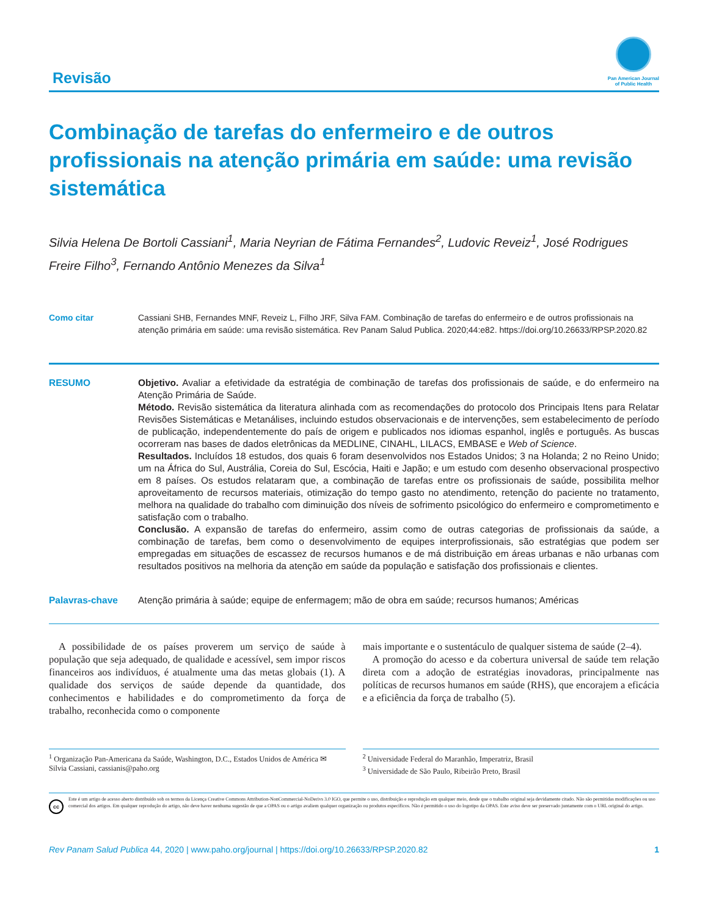Revisão
Pan American Journal
of Public Health
Combinação de tarefas do enfermeiro e de outros profissionais na atenção primária em saúde: uma revisão sistemática
Silvia Helena De Bortoli Cassiani<sup>1</sup>, Maria Neyrian de Fátima Fernandes<sup>2</sup>, Ludovic Reveiz<sup>1</sup>, José Rodrigues Freire Filho<sup>3</sup>, Fernando Antônio Menezes da Silva<sup>1</sup>
Como citar Cassiani SHB, Fernandes MNF, Reveiz L, Filho JRF, Silva FAM. Combinação de tarefas do enfermeiro e de outros profissionais na atenção primária em saúde: uma revisão sistemática. Rev Panam Salud Publica. 2020;44:e82. https://doi.org/10.26633/RPSP.2020.82
RESUMO Objetivo. Avaliar a efetividade da estratégia de combinação de tarefas dos profissionais de saúde, e do enfermeiro na Atenção Primária de Saúde.
Método. Revisão sistemática da literatura alinhada com as recomendações do protocolo dos Principais Itens para Relatar Revisões Sistemáticas e Metanálises, incluindo estudos observacionais e de intervenções, sem estabelecimento de período de publicação, independentemente do país de origem e publicados nos idiomas espanhol, inglês e português. As buscas ocorreram nas bases de dados eletrônicas da MEDLINE, CINAHL, LILACS, EMBASE e Web of Science.
Resultados. Incluídos 18 estudos, dos quais 6 foram desenvolvidos nos Estados Unidos; 3 na Holanda; 2 no Reino Unido; um na África do Sul, Austrália, Coreia do Sul, Escócia, Haiti e Japão; e um estudo com desenho observacional prospectivo em 8 países. Os estudos relataram que, a combinação de tarefas entre os profissionais de saúde, possibilita melhor aproveitamento de recursos materiais, otimização do tempo gasto no atendimento, retenção do paciente no tratamento, melhora na qualidade do trabalho com diminuição dos níveis de sofrimento psicológico do enfermeiro e comprometimento e satisfação com o trabalho.
Conclusão. A expansão de tarefas do enfermeiro, assim como de outras categorias de profissionais da saúde, a combinação de tarefas, bem como o desenvolvimento de equipes interprofissionais, são estratégias que podem ser empregadas em situações de escassez de recursos humanos e de má distribuição em áreas urbanas e não urbanas com resultados positivos na melhoria da atenção em saúde da população e satisfação dos profissionais e clientes.
Palavras-chave Atenção primária à saúde; equipe de enfermagem; mão de obra em saúde; recursos humanos; Américas
A possibilidade de os países proverem um serviço de saúde à população que seja adequado, de qualidade e acessível, sem impor riscos financeiros aos indivíduos, é atualmente uma das metas globais (1). A qualidade dos serviços de saúde depende da quantidade, dos conhecimentos e habilidades e do comprometimento da força de trabalho, reconhecida como o componente
mais importante e o sustentáculo de qualquer sistema de saúde (2–4).
A promoção do acesso e da cobertura universal de saúde tem relação direta com a adoção de estratégias inovadoras, principalmente nas políticas de recursos humanos em saúde (RHS), que encorajem a eficácia e a eficiência da força de trabalho (5).
<sup>1</sup> Organização Pan-Americana da Saúde, Washington, D.C., Estados Unidos de América ✉ Silvia Cassiani, cassianis@paho.org
<sup>2</sup> Universidade Federal do Maranhão, Imperatriz, Brasil
<sup>3</sup> Universidade de São Paulo, Ribeirão Preto, Brasil
cc
Este é um artigo de acesso aberto distribuído sob os termos da Licença Creative Commons Attribution-NonCommercial-NoDerivs 3.0 IGO, que permite o uso, distribuição e reprodução em qualquer meio, desde que o trabalho original seja devidamente citado. Não são permitidas modificações ou uso comercial dos artigos. Em qualquer reprodução do artigo, não deve haver nenhuma sugestão de que a OPAS ou o artigo avaliem qualquer organização ou produtos específicos. Não é permitido o uso do logotipo da OPAS. Este aviso deve ser preservado juntamente com o URL original do artigo.
Rev Panam Salud Publica 44, 2020 | www.paho.org/journal | https://doi.org/10.26633/RPSP.2020.82
1